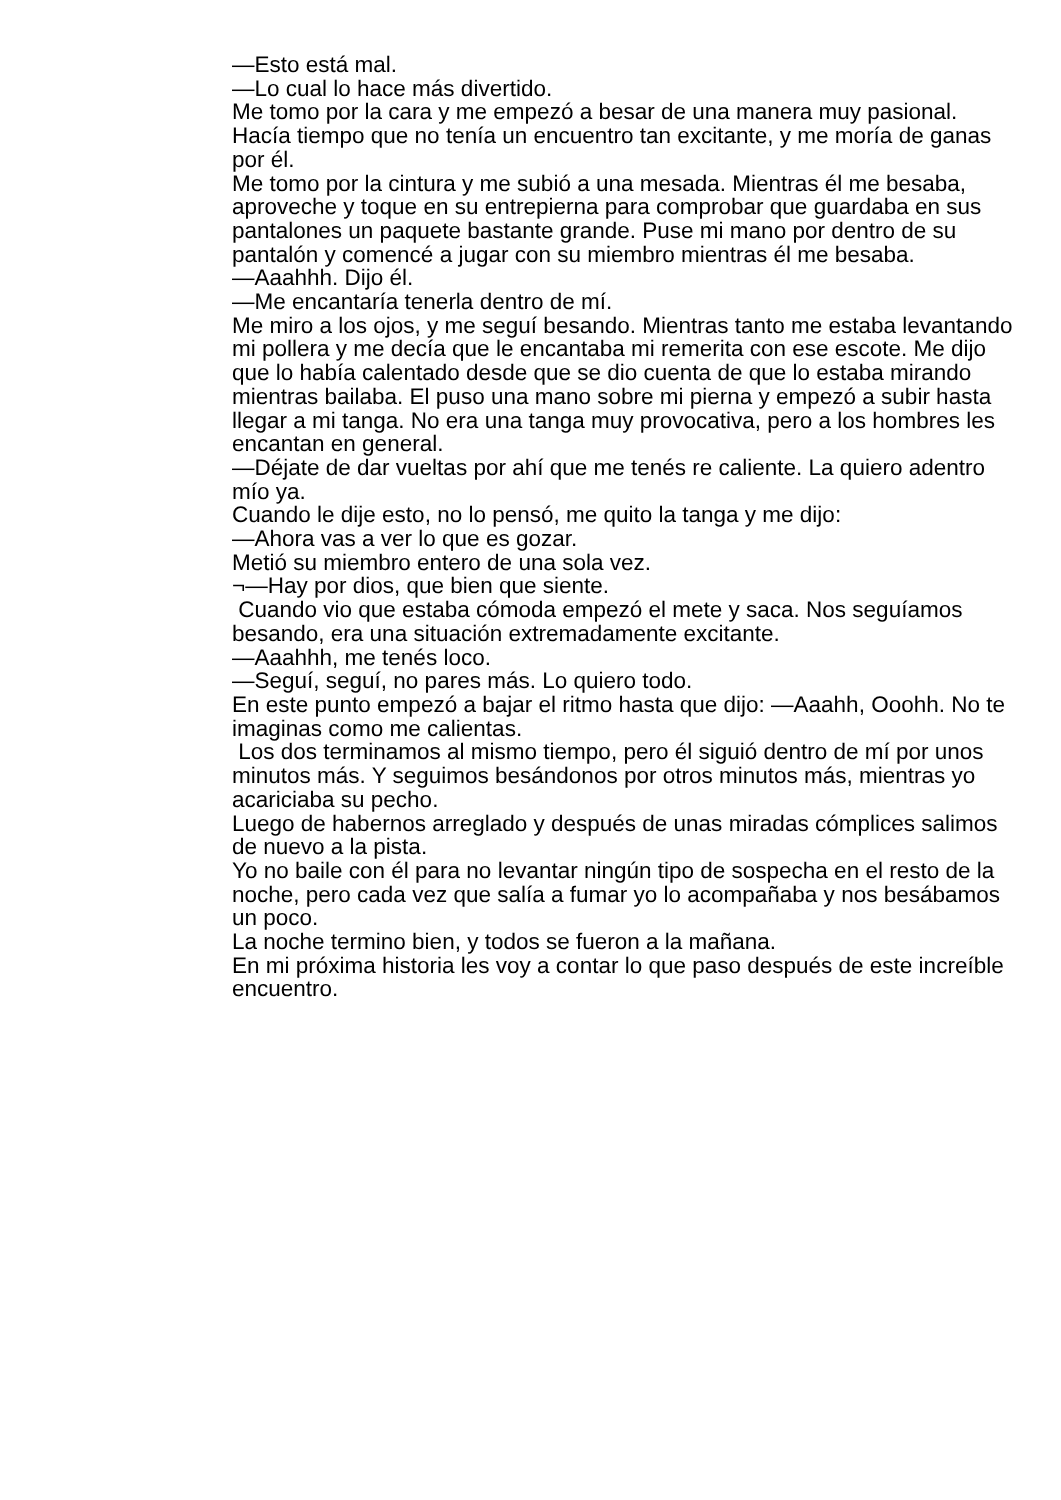—Esto está mal.
—Lo cual lo hace más divertido.
Me tomo por la cara y me empezó a besar de una manera muy pasional. Hacía tiempo que no tenía un encuentro tan excitante, y me moría de ganas por él.
Me tomo por la cintura y me subió a una mesada. Mientras él me besaba, aproveche y toque en su entrepierna para comprobar que guardaba en sus pantalones un paquete bastante grande. Puse mi mano por dentro de su pantalón y comencé a jugar con su miembro mientras él me besaba.
—Aaahhh. Dijo él.
—Me encantaría tenerla dentro de mí.
Me miro a los ojos, y me seguí besando. Mientras tanto me estaba levantando mi pollera y me decía que le encantaba mi remerita con ese escote. Me dijo que lo había calentado desde que se dio cuenta de que lo estaba mirando mientras bailaba. El puso una mano sobre mi pierna y empezó a subir hasta llegar a mi tanga. No era una tanga muy provocativa, pero a los hombres les encantan en general.
—Déjate de dar vueltas por ahí que me tenés re caliente. La quiero adentro mío ya.
Cuando le dije esto, no lo pensó, me quito la tanga y me dijo:
—Ahora vas a ver lo que es gozar.
Metió su miembro entero de una sola vez.
¬—Hay por dios, que bien que siente.
Cuando vio que estaba cómoda empezó el mete y saca. Nos seguíamos besando, era una situación extremadamente excitante.
—Aaahhh, me tenés loco.
—Seguí, seguí, no pares más. Lo quiero todo.
En este punto empezó a bajar el ritmo hasta que dijo: —Aaahh, Ooohh. No te imaginas como me calientas.
Los dos terminamos al mismo tiempo, pero él siguió dentro de mí por unos minutos más. Y seguimos besándonos por otros minutos más, mientras yo acariciaba su pecho.
Luego de habernos arreglado y después de unas miradas cómplices salimos de nuevo a la pista.
Yo no baile con él para no levantar ningún tipo de sospecha en el resto de la noche, pero cada vez que salía a fumar yo lo acompañaba y nos besábamos un poco.
La noche termino bien, y todos se fueron a la mañana.
En mi próxima historia les voy a contar lo que paso después de este increíble encuentro.